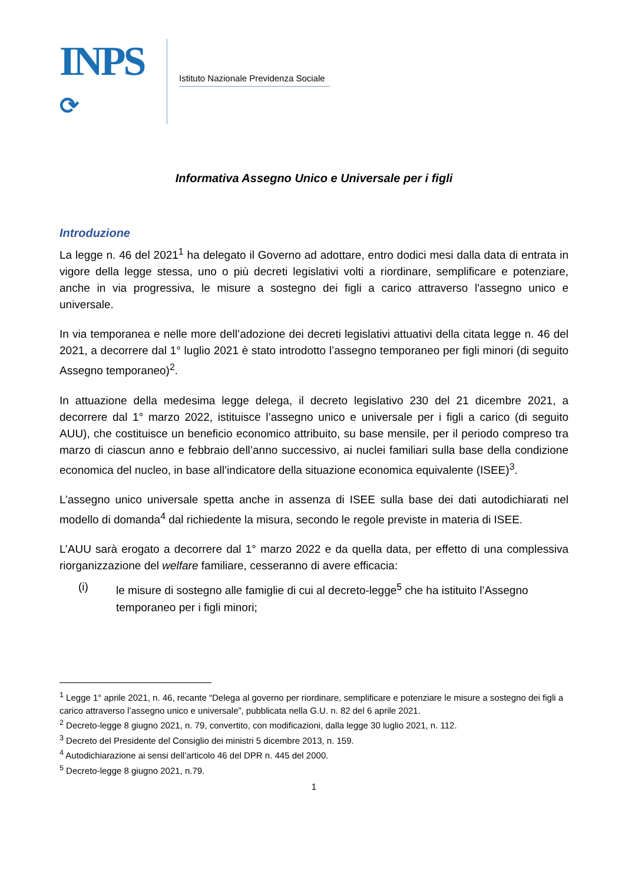INPS
⟳
Istituto Nazionale Previdenza Sociale
Informativa Assegno Unico e Universale per i figli
Introduzione
La legge n. 46 del 2021<sup>1</sup> ha delegato il Governo ad adottare, entro dodici mesi dalla data di entrata in vigore della legge stessa, uno o più decreti legislativi volti a riordinare, semplificare e potenziare, anche in via progressiva, le misure a sostegno dei figli a carico attraverso l'assegno unico e universale.
In via temporanea e nelle more dell’adozione dei decreti legislativi attuativi della citata legge n. 46 del 2021, a decorrere dal 1° luglio 2021 è stato introdotto l’assegno temporaneo per figli minori (di seguito Assegno temporaneo)<sup>2</sup>.
In attuazione della medesima legge delega, il decreto legislativo 230 del 21 dicembre 2021, a decorrere dal 1° marzo 2022, istituisce l’assegno unico e universale per i figli a carico (di seguito AUU), che costituisce un beneficio economico attribuito, su base mensile, per il periodo compreso tra marzo di ciascun anno e febbraio dell’anno successivo, ai nuclei familiari sulla base della condizione economica del nucleo, in base all’indicatore della situazione economica equivalente (ISEE)<sup>3</sup>.
L’assegno unico universale spetta anche in assenza di ISEE sulla base dei dati autodichiarati nel modello di domanda<sup>4</sup> dal richiedente la misura, secondo le regole previste in materia di ISEE.
L’AUU sarà erogato a decorrere dal 1° marzo 2022 e da quella data, per effetto di una complessiva riorganizzazione del welfare familiare, cesseranno di avere efficacia:
(i) le misure di sostegno alle famiglie di cui al decreto-legge<sup>5</sup> che ha istituito l’Assegno temporaneo per i figli minori;
<sup>1</sup> Legge 1° aprile 2021, n. 46, recante “Delega al governo per riordinare, semplificare e potenziare le misure a sostegno dei figli a carico attraverso l’assegno unico e universale”, pubblicata nella G.U. n. 82 del 6 aprile 2021.
<sup>2</sup> Decreto-legge 8 giugno 2021, n. 79, convertito, con modificazioni, dalla legge 30 luglio 2021, n. 112.
<sup>3</sup> Decreto del Presidente del Consiglio dei ministri 5 dicembre 2013, n. 159.
<sup>4</sup> Autodichiarazione ai sensi dell’articolo 46 del DPR n. 445 del 2000.
<sup>5</sup> Decreto-legge 8 giugno 2021, n.79.
1